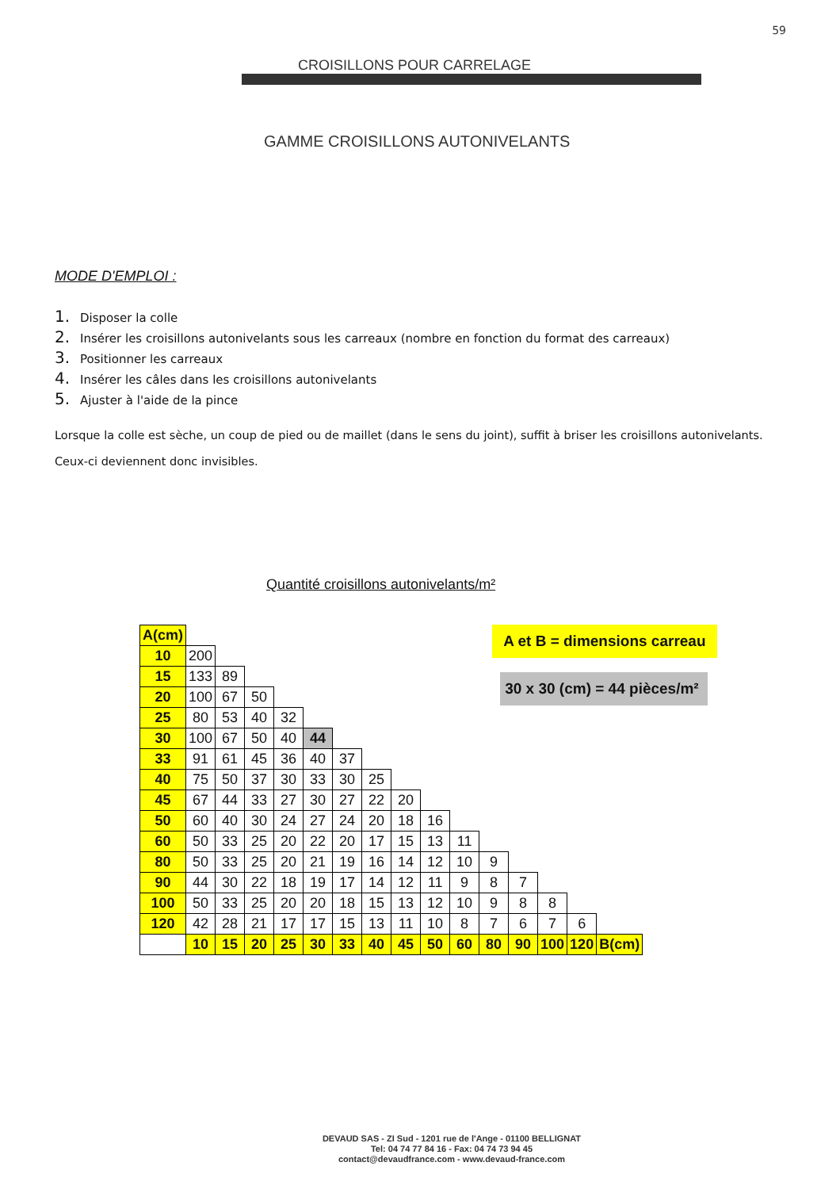59
CROISILLONS POUR CARRELAGE
GAMME CROISILLONS AUTONIVELANTS
MODE D'EMPLOI :
1. Disposer la colle
2. Insérer les croisillons autonivelants sous les carreaux (nombre en fonction du format des carreaux)
3. Positionner les carreaux
4. Insérer les câles dans les croisillons autonivelants
5. Ajuster à l'aide de la pince
Lorsque la colle est sèche, un coup de pied ou de maillet (dans le sens du joint), suffit à briser les croisillons autonivelants.
Ceux-ci deviennent donc invisibles.
Quantité croisillons autonivelants/m²
| A(cm) | | | | | | | | | | | | | | | |
| 10 | 200 | | | | | | | | | | | | | | |
| 15 | 133 | 89 | | | | | | | | | | | | | |
| 20 | 100 | 67 | 50 | | | | | | | | | | | | |
| 25 | 80 | 53 | 40 | 32 | | | | | | | | | | | |
| 30 | 100 | 67 | 50 | 40 | 44 | | | | | | | | | | |
| 33 | 91 | 61 | 45 | 36 | 40 | 37 | | | | | | | | | |
| 40 | 75 | 50 | 37 | 30 | 33 | 30 | 25 | | | | | | | | |
| 45 | 67 | 44 | 33 | 27 | 30 | 27 | 22 | 20 | | | | | | | |
| 50 | 60 | 40 | 30 | 24 | 27 | 24 | 20 | 18 | 16 | | | | | | |
| 60 | 50 | 33 | 25 | 20 | 22 | 20 | 17 | 15 | 13 | 11 | | | | | |
| 80 | 50 | 33 | 25 | 20 | 21 | 19 | 16 | 14 | 12 | 10 | 9 | | | | |
| 90 | 44 | 30 | 22 | 18 | 19 | 17 | 14 | 12 | 11 | 9 | 8 | 7 | | | |
| 100 | 50 | 33 | 25 | 20 | 20 | 18 | 15 | 13 | 12 | 10 | 9 | 8 | 8 | | |
| 120 | 42 | 28 | 21 | 17 | 17 | 15 | 13 | 11 | 10 | 8 | 7 | 6 | 7 | 6 | |
| | 10 | 15 | 20 | 25 | 30 | 33 | 40 | 45 | 50 | 60 | 80 | 90 | 100 | 120 | B(cm) |
A et B = dimensions carreau
30 x 30 (cm) = 44 pièces/m²
DEVAUD SAS - ZI Sud - 1201 rue de l'Ange - 01100 BELLIGNAT
Tel: 04 74 77 84 16 - Fax: 04 74 73 94 45
contact@devaudfrance.com - www.devaud-france.com